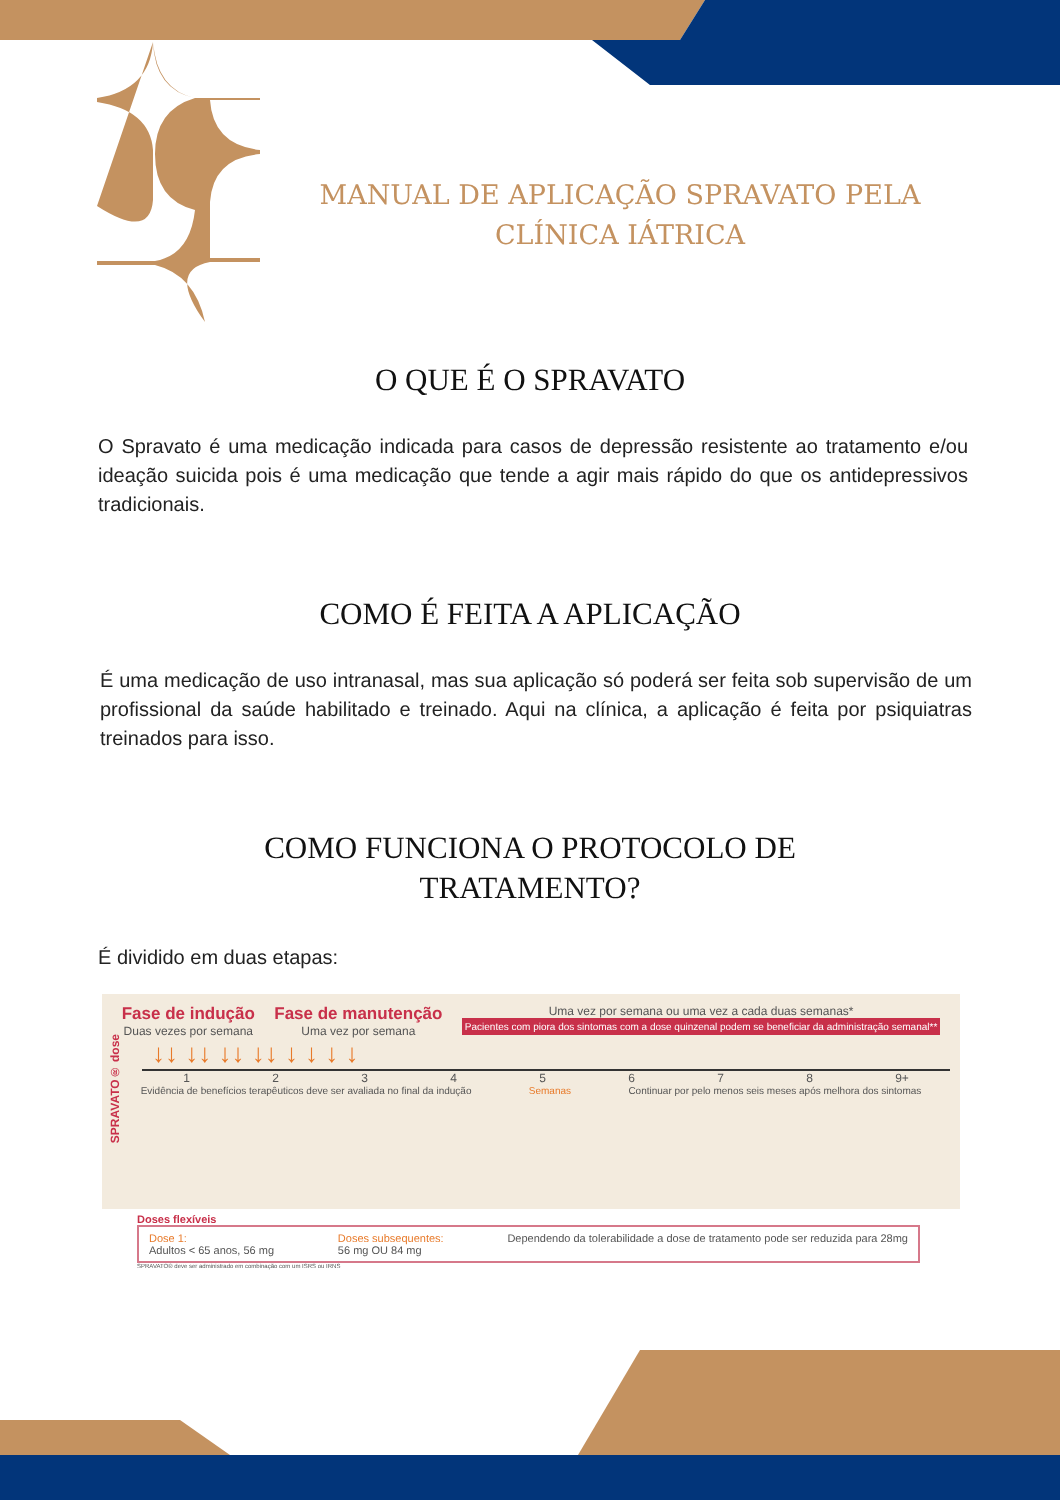MANUAL DE APLICAÇÃO SPRAVATO PELA CLÍNICA IÁTRICA
O QUE É O SPRAVATO
O Spravato é uma medicação indicada para casos de depressão resistente ao tratamento e/ou ideação suicida pois é uma medicação que tende a agir mais rápido do que os antidepressivos tradicionais.
COMO É FEITA A APLICAÇÃO
É uma medicação de uso intranasal, mas sua aplicação só poderá ser feita sob supervisão de um profissional da saúde habilitado e treinado. Aqui na clínica, a aplicação é feita por psiquiatras treinados para isso.
COMO FUNCIONA O PROTOCOLO DE
TRATAMENTO?
É dividido em duas etapas:
Fase de indução
Duas vezes por semana
Fase de manutenção
Uma vez por semana
Uma vez por semana ou uma vez a cada duas semanas*
Pacientes com piora dos sintomas com a dose quinzenal podem se beneficiar da administração semanal**
↓↓ ↓↓ ↓↓ ↓↓ ↓ ↓ ↓ ↓
1 2 3 4 5 6 7 8 9+
Evidência de benefícios terapêuticos deve ser avaliada no final da indução Semanas Continuar por pelo menos seis meses após melhora dos sintomas
SPRAVATO® dose
Doses flexíveis
Dose 1:
Adultos < 65 anos, 56 mg Doses subsequentes:
56 mg OU 84 mg Dependendo da tolerabilidade a dose de tratamento pode ser reduzida para 28mg
SPRAVATO® deve ser administrado em combinação com um ISRS ou IRNS